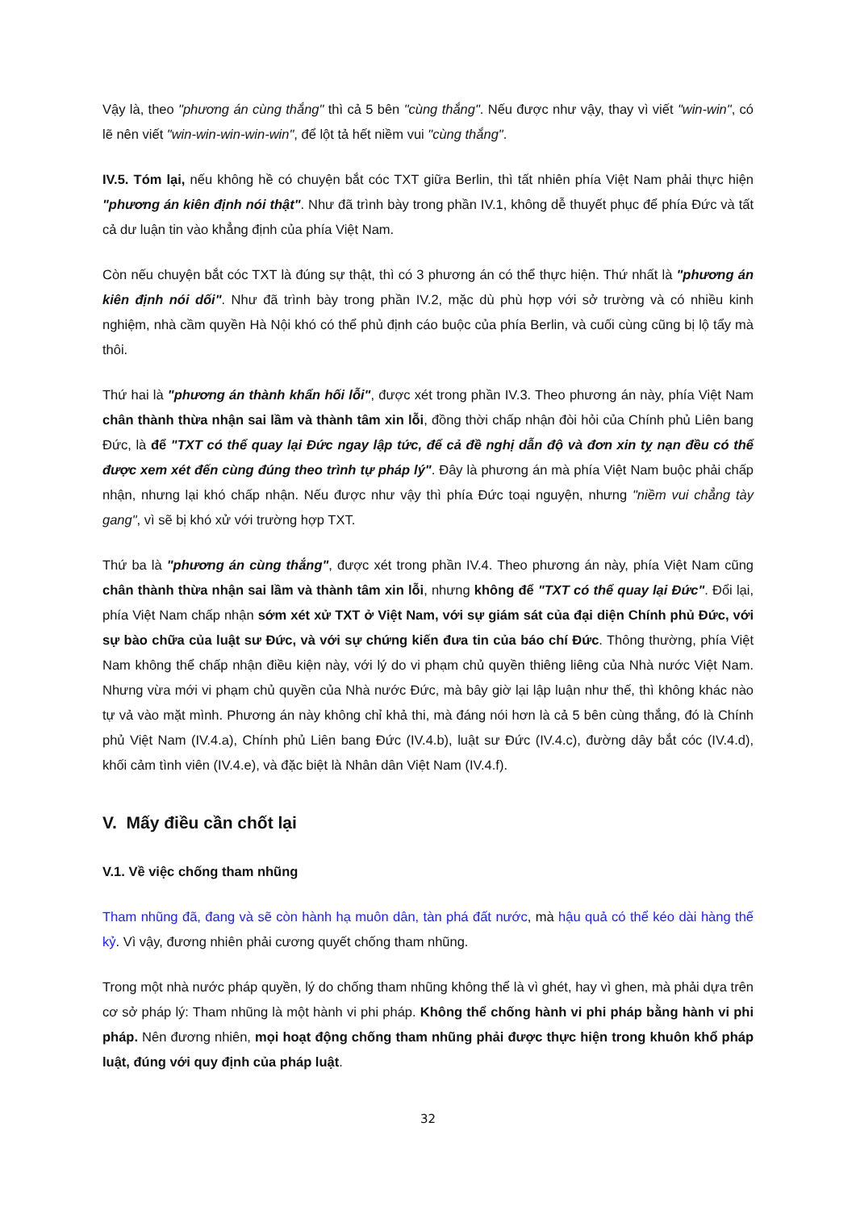Vậy là, theo "phương án cùng thắng" thì cả 5 bên "cùng thắng". Nếu được như vậy, thay vì viết "win-win", có lẽ nên viết "win-win-win-win-win", để lột tả hết niềm vui "cùng thắng".
IV.5. Tóm lại, nếu không hề có chuyện bắt cóc TXT giữa Berlin, thì tất nhiên phía Việt Nam phải thực hiện "phương án kiên định nói thật". Như đã trình bày trong phần IV.1, không dễ thuyết phục để phía Đức và tất cả dư luận tin vào khẳng định của phía Việt Nam.
Còn nếu chuyện bắt cóc TXT là đúng sự thật, thì có 3 phương án có thể thực hiện. Thứ nhất là "phương án kiên định nói dối". Như đã trình bày trong phần IV.2, mặc dù phù hợp với sở trường và có nhiều kinh nghiệm, nhà cầm quyền Hà Nội khó có thể phủ định cáo buộc của phía Berlin, và cuối cùng cũng bị lộ tẩy mà thôi.
Thứ hai là "phương án thành khẩn hối lỗi", được xét trong phần IV.3. Theo phương án này, phía Việt Nam chân thành thừa nhận sai lầm và thành tâm xin lỗi, đồng thời chấp nhận đòi hỏi của Chính phủ Liên bang Đức, là để "TXT có thể quay lại Đức ngay lập tức, để cả đề nghị dẫn độ và đơn xin tỵ nạn đều có thể được xem xét đến cùng đúng theo trình tự pháp lý". Đây là phương án mà phía Việt Nam buộc phải chấp nhận, nhưng lại khó chấp nhận. Nếu được như vậy thì phía Đức toại nguyện, nhưng "niềm vui chẳng tày gang", vì sẽ bị khó xử với trường hợp TXT.
Thứ ba là "phương án cùng thắng", được xét trong phần IV.4. Theo phương án này, phía Việt Nam cũng chân thành thừa nhận sai lầm và thành tâm xin lỗi, nhưng không để "TXT có thể quay lại Đức". Đổi lại, phía Việt Nam chấp nhận sớm xét xử TXT ở Việt Nam, với sự giám sát của đại diện Chính phủ Đức, với sự bào chữa của luật sư Đức, và với sự chứng kiến đưa tin của báo chí Đức. Thông thường, phía Việt Nam không thể chấp nhận điều kiện này, với lý do vi phạm chủ quyền thiêng liêng của Nhà nước Việt Nam. Nhưng vừa mới vi phạm chủ quyền của Nhà nước Đức, mà bây giờ lại lập luận như thế, thì không khác nào tự vả vào mặt mình. Phương án này không chỉ khả thi, mà đáng nói hơn là cả 5 bên cùng thắng, đó là Chính phủ Việt Nam (IV.4.a), Chính phủ Liên bang Đức (IV.4.b), luật sư Đức (IV.4.c), đường dây bắt cóc (IV.4.d), khối cảm tình viên (IV.4.e), và đặc biệt là Nhân dân Việt Nam (IV.4.f).
V. Mấy điều cần chốt lại
V.1. Về việc chống tham nhũng
Tham nhũng đã, đang và sẽ còn hành hạ muôn dân, tàn phá đất nước, mà hậu quả có thể kéo dài hàng thế kỷ. Vì vậy, đương nhiên phải cương quyết chống tham nhũng.
Trong một nhà nước pháp quyền, lý do chống tham nhũng không thể là vì ghét, hay vì ghen, mà phải dựa trên cơ sở pháp lý: Tham nhũng là một hành vi phi pháp. Không thể chống hành vi phi pháp bằng hành vi phi pháp. Nên đương nhiên, mọi hoạt động chống tham nhũng phải được thực hiện trong khuôn khổ pháp luật, đúng với quy định của pháp luật.
32